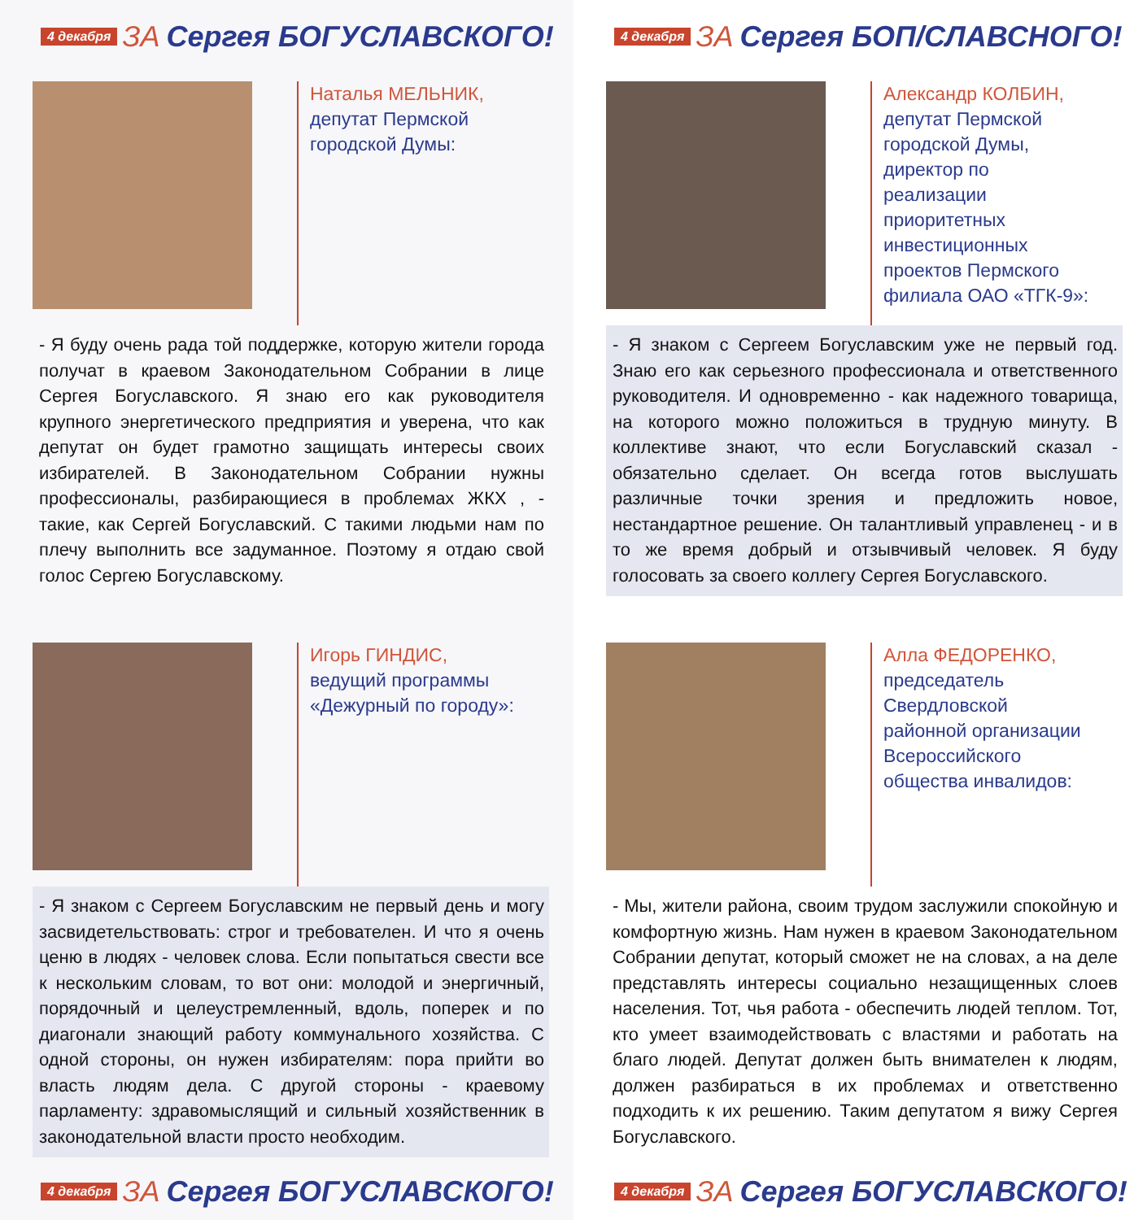4 декабря ЗА Сергея БОГУСЛАВСКОГО!
Наталья МЕЛЬНИК,
депутат Пермской
городской Думы:
- Я буду очень рада той поддержке, которую жители города получат в краевом Законодательном Собрании в лице Сергея Богуславского. Я знаю его как руководителя крупного энергетического предприятия и уверена, что как депутат он будет грамотно защищать интересы своих избирателей. В Законодательном Собрании нужны профессионалы, разбирающиеся в проблемах ЖКХ , - такие, как Сергей Богуславский. С такими людьми нам по плечу выполнить все задуманное. Поэтому я отдаю свой голос Сергею Богуславскому.
Игорь ГИНДИС,
ведущий программы
«Дежурный по городу»:
- Я знаком с Сергеем Богуславским не первый день и могу засвидетельствовать: строг и требователен. И что я очень ценю в людях - человек слова. Если попытаться свести все к нескольким словам, то вот они: молодой и энергичный, порядочный и целеустремленный, вдоль, поперек и по диагонали знающий работу коммунального хозяйства. С одной стороны, он нужен избирателям: пора прийти во власть людям дела. С другой стороны - краевому парламенту: здравомыслящий и сильный хозяйственник в законодательной власти просто необходим.
4 декабря ЗА Сергея БОГУСЛАВСКОГО!
4 декабря ЗА Сергея БОП/СЛАВСНОГО!
Александр КОЛБИН,
депутат Пермской
городской Думы,
директор по
реализации
приоритетных
инвестиционных
проектов Пермского
филиала ОАО «ТГК-9»:
- Я знаком с Сергеем Богуславским уже не первый год. Знаю его как серьезного профессионала и ответственного руководителя. И одновременно - как надежного товарища, на которого можно положиться в трудную минуту. В коллективе знают, что если Богуславский сказал - обязательно сделает. Он всегда готов выслушать различные точки зрения и предложить новое, нестандартное решение. Он талантливый управленец - и в то же время добрый и отзывчивый человек. Я буду голосовать за своего коллегу Сергея Богуславского.
Алла ФЕДОРЕНКО,
председатель
Свердловской
районной организации
Всероссийского
общества инвалидов:
- Мы, жители района, своим трудом заслужили спокойную и комфортную жизнь. Нам нужен в краевом Законодательном Собрании депутат, который сможет не на словах, а на деле представлять интересы социально незащищенных слоев населения. Тот, чья работа - обеспечить людей теплом. Тот, кто умеет взаимодействовать с властями и работать на благо людей. Депутат должен быть внимателен к людям, должен разбираться в их проблемах и ответственно подходить к их решению. Таким депутатом я вижу Сергея Богуславского.
4 декабря ЗА Сергея БОГУСЛАВСКОГО!